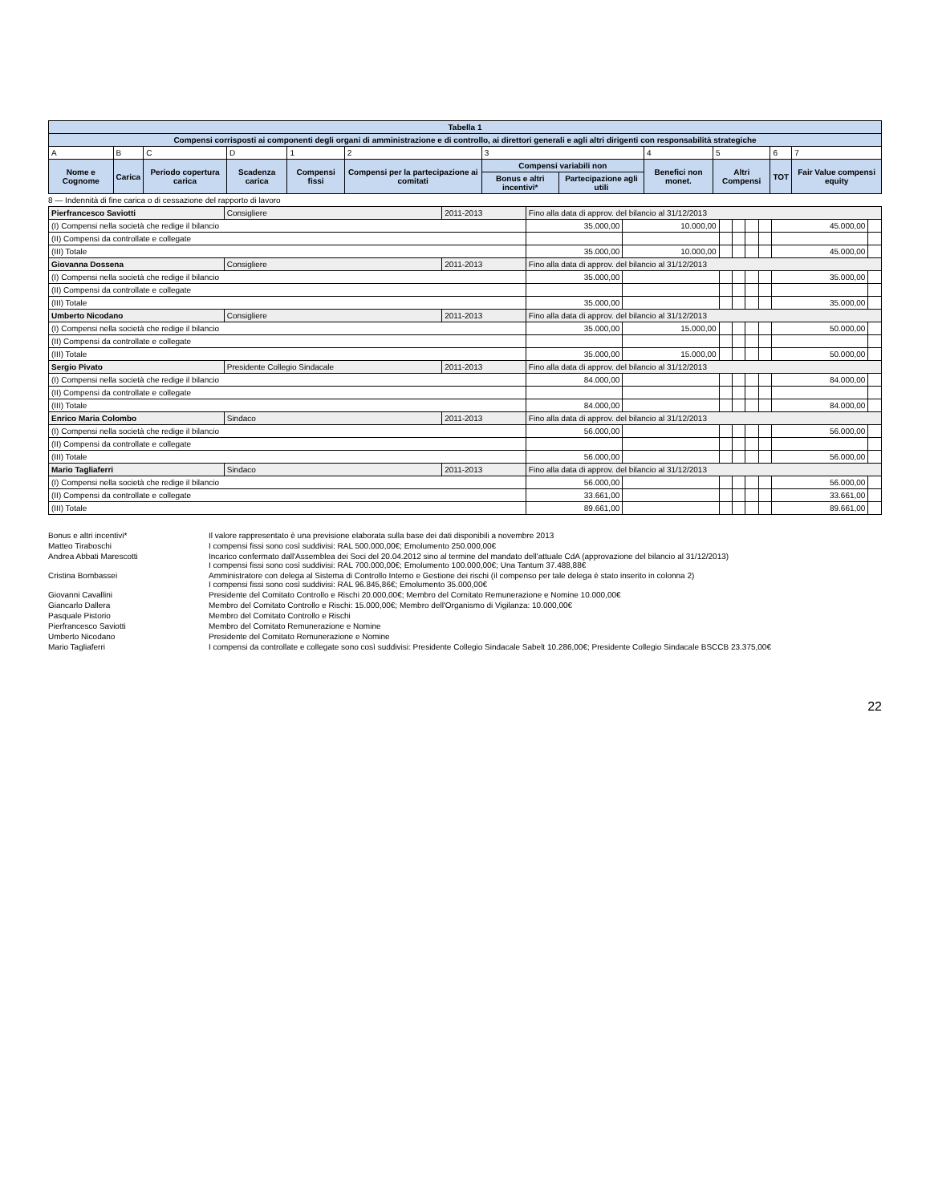| Tabella 1 | | | | | | | | | | | |
| Compensi corrisposti ai componenti degli organi di amministrazione e di controllo, ai direttori generali e agli altri dirigenti con responsabilità strategiche | | | | | | | | | | | |
| A | B | C | D | 1 | 2 | 3 | | 4 | 5 | 6 | 7 |
| Nome e Cognome | Carica | Periodo copertura carica | Scadenza carica | Compensi fissi | Compensi per la partecipazione ai comitati | Compensi variabili non | | Benefici non monet. | Altri Compensi | TOT | Fair Value compensi equity |
| | | | | | | Bonus e altri incentivi* | Partecipazione agli utili | | | | |
8 — Indennità di fine carica o di cessazione del rapporto di lavoro
| Pierfrancesco Saviotti | Consigliere | 2011-2013 | Fino alla data di approv. del bilancio al 31/12/2013 | | | | | | | | |
| (I) Compensi nella società che redige il bilancio | | | | 35.000,00 | 10.000,00 | | | | | 45.000,00 | |
| (II) Compensi da controllate e collegate | | | | | | | | | | | |
| (III) Totale | | | | 35.000,00 | 10.000,00 | | | | | 45.000,00 | |
| Giovanna Dossena | Consigliere | 2011-2013 | Fino alla data di approv. del bilancio al 31/12/2013 | | | | | | | | |
| (I) Compensi nella società che redige il bilancio | | | | 35.000,00 | | | | | | 35.000,00 | |
| (II) Compensi da controllate e collegate | | | | | | | | | | | |
| (III) Totale | | | | 35.000,00 | | | | | | 35.000,00 | |
| Umberto Nicodano | Consigliere | 2011-2013 | Fino alla data di approv. del bilancio al 31/12/2013 | | | | | | | | |
| (I) Compensi nella società che redige il bilancio | | | | 35.000,00 | 15.000,00 | | | | | 50.000,00 | |
| (II) Compensi da controllate e collegate | | | | | | | | | | | |
| (III) Totale | | | | 35.000,00 | 15.000,00 | | | | | 50.000,00 | |
| Sergio Pivato | Presidente Collegio Sindacale | 2011-2013 | Fino alla data di approv. del bilancio al 31/12/2013 | | | | | | | | |
| (I) Compensi nella società che redige il bilancio | | | | 84.000,00 | | | | | | 84.000,00 | |
| (II) Compensi da controllate e collegate | | | | | | | | | | | |
| (III) Totale | | | | 84.000,00 | | | | | | 84.000,00 | |
| Enrico Maria Colombo | Sindaco | 2011-2013 | Fino alla data di approv. del bilancio al 31/12/2013 | | | | | | | | |
| (I) Compensi nella società che redige il bilancio | | | | 56.000,00 | | | | | | 56.000,00 | |
| (II) Compensi da controllate e collegate | | | | | | | | | | | |
| (III) Totale | | | | 56.000,00 | | | | | | 56.000,00 | |
| Mario Tagliaferri | Sindaco | 2011-2013 | Fino alla data di approv. del bilancio al 31/12/2013 | | | | | | | | |
| (I) Compensi nella società che redige il bilancio | | | | 56.000,00 | | | | | | 56.000,00 | |
| (II) Compensi da controllate e collegate | | | | 33.661,00 | | | | | | 33.661,00 | |
| (III) Totale | | | | 89.661,00 | | | | | | 89.661,00 | |
Bonus e altri incentivi*
Il valore rappresentato è una previsione elaborata sulla base dei dati disponibili a novembre 2013
Matteo Tiraboschi
I compensi fissi sono così suddivisi: RAL 500.000,00€; Emolumento 250.000,00€
Andrea Abbati Marescotti
Incarico confermato dall'Assemblea dei Soci del 20.04.2012 sino al termine del mandato dell'attuale CdA (approvazione del bilancio al 31/12/2013)
I compensi fissi sono così suddivisi: RAL 700.000,00€; Emolumento 100.000,00€; Una Tantum 37.488,88€
Cristina Bombassei
Amministratore con delega al Sistema di Controllo Interno e Gestione dei rischi (il compenso per tale delega è stato inserito in colonna 2)
I compensi fissi sono così suddivisi: RAL 96.845,86€; Emolumento 35.000,00€
Giovanni Cavallini
Presidente del Comitato Controllo e Rischi 20.000,00€; Membro del Comitato Remunerazione e Nomine 10.000,00€
Giancarlo Dallera
Membro del Comitato Controllo e Rischi: 15.000,00€; Membro dell'Organismo di Vigilanza: 10.000,00€
Pasquale Pistorio
Membro del Comitato Controllo e Rischi
Pierfrancesco Saviotti
Membro del Comitato Remunerazione e Nomine
Umberto Nicodano
Presidente del Comitato Remunerazione e Nomine
Mario Tagliaferri
I compensi da controllate e collegate sono così suddivisi: Presidente Collegio Sindacale Sabelt 10.286,00€; Presidente Collegio Sindacale BSCCB 23.375,00€
22